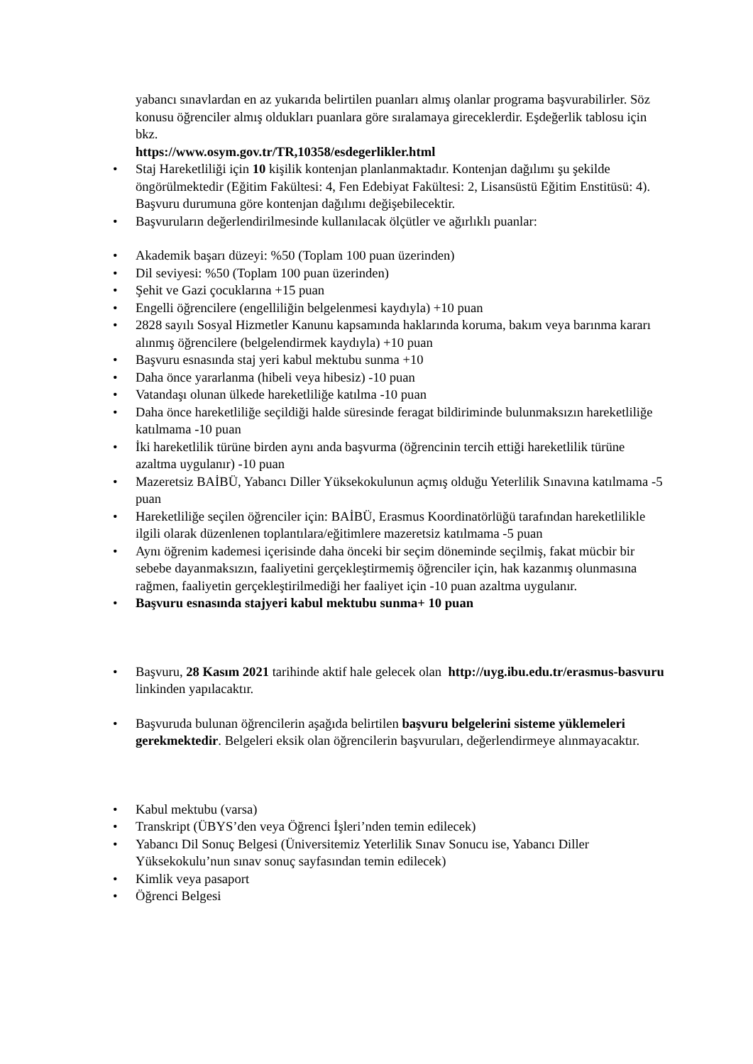yabancı sınavlardan en az yukarıda belirtilen puanları almış olanlar programa başvurabilirler. Söz konusu öğrenciler almış oldukları puanlara göre sıralamaya gireceklerdir. Eşdeğerlik tablosu için bkz.
https://www.osym.gov.tr/TR,10358/esdegerlikler.html
• Staj Hareketliliği için 10 kişilik kontenjan planlanmaktadır. Kontenjan dağılımı şu şekilde öngörülmektedir (Eğitim Fakültesi: 4, Fen Edebiyat Fakültesi: 2, Lisansüstü Eğitim Enstitüsü: 4). Başvuru durumuna göre kontenjan dağılımı değişebilecektir.
• Başvuruların değerlendirilmesinde kullanılacak ölçütler ve ağırlıklı puanlar:
• Akademik başarı düzeyi: %50 (Toplam 100 puan üzerinden)
• Dil seviyesi: %50 (Toplam 100 puan üzerinden)
• Şehit ve Gazi çocuklarına +15 puan
• Engelli öğrencilere (engelliliğin belgelenmesi kaydıyla) +10 puan
• 2828 sayılı Sosyal Hizmetler Kanunu kapsamında haklarında koruma, bakım veya barınma kararı alınmış öğrencilere (belgelendirmek kaydıyla) +10 puan
• Başvuru esnasında staj yeri kabul mektubu sunma +10
• Daha önce yararlanma (hibeli veya hibesiz) -10 puan
• Vatandaşı olunan ülkede hareketliliğe katılma -10 puan
• Daha önce hareketliliğe seçildiği halde süresinde feragat bildiriminde bulunmaksızın hareketliliğe katılmama -10 puan
• İki hareketlilik türüne birden aynı anda başvurma (öğrencinin tercih ettiği hareketlilik türüne azaltma uygulanır) -10 puan
• Mazeretsiz BAİBÜ, Yabancı Diller Yüksekokulunun açmış olduğu Yeterlilik Sınavına katılmama -5 puan
• Hareketliliğe seçilen öğrenciler için: BAİBÜ, Erasmus Koordinatörlüğü tarafından hareketlilikle ilgili olarak düzenlenen toplantılara/eğitimlere mazeretsiz katılmama -5 puan
• Aynı öğrenim kademesi içerisinde daha önceki bir seçim döneminde seçilmiş, fakat mücbir bir sebebe dayanmaksızın, faaliyetini gerçekleştirmemiş öğrenciler için, hak kazanmış olunmasına rağmen, faaliyetin gerçekleştirilmediği her faaliyet için -10 puan azaltma uygulanır.
• Başvuru esnasında stajyeri kabul mektubu sunma+ 10 puan
• Başvuru, 28 Kasım 2021 tarihinde aktif hale gelecek olan http://uyg.ibu.edu.tr/erasmus-basvuru linkinden yapılacaktır.
• Başvuruda bulunan öğrencilerin aşağıda belirtilen başvuru belgelerini sisteme yüklemeleri gerekmektedir. Belgeleri eksik olan öğrencilerin başvuruları, değerlendirmeye alınmayacaktır.
• Kabul mektubu (varsa)
• Transkript (ÜBYS’den veya Öğrenci İşleri’nden temin edilecek)
• Yabancı Dil Sonuç Belgesi (Üniversitemiz Yeterlilik Sınav Sonucu ise, Yabancı Diller Yüksekokulu’nun sınav sonuç sayfasından temin edilecek)
• Kimlik veya pasaport
• Öğrenci Belgesi